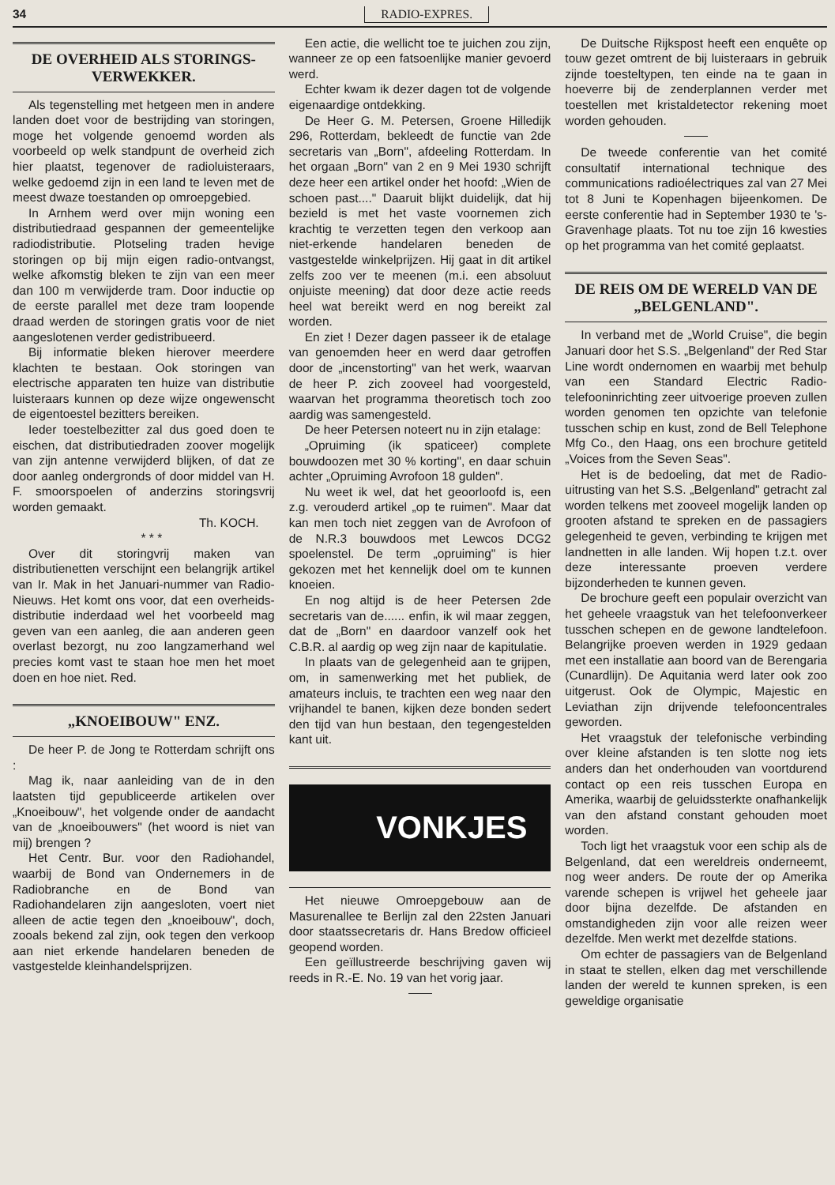34 RADIO-EXPRES.
DE OVERHEID ALS STORINGS-VERWEKKER.
Als tegenstelling met hetgeen men in andere landen doet voor de bestrijding van storingen, moge het volgende genoemd worden als voorbeeld op welk standpunt de overheid zich hier plaatst, tegenover de radioluisteraars, welke gedoemd zijn in een land te leven met de meest dwaze toestanden op omroepgebied.
In Arnhem werd over mijn woning een distributiedraad gespannen der gemeentelijke radiodistributie. Plotseling traden hevige storingen op bij mijn eigen radio-ontvangst, welke afkomstig bleken te zijn van een meer dan 100 m verwijderde tram. Door inductie op de eerste parallel met deze tram loopende draad werden de storingen gratis voor de niet aangeslotenen verder gedistribueerd.
Bij informatie bleken hierover meerdere klachten te bestaan. Ook storingen van electrische apparaten ten huize van distributie luisteraars kunnen op deze wijze ongewenscht de eigentoestel bezitters bereiken.
Ieder toestelbezitter zal dus goed doen te eischen, dat distributiedraden zoover mogelijk van zijn antenne verwijderd blijken, of dat ze door aanleg ondergronds of door middel van H. F. smoorspoelen of anderzins storingsvrij worden gemaakt.
Th. KOCH.
* * *
Over dit storingvrij maken van distributienetten verschijnt een belangrijk artikel van Ir. Mak in het Januari-nummer van Radio-Nieuws. Het komt ons voor, dat een overheids-distributie inderdaad wel het voorbeeld mag geven van een aanleg, die aan anderen geen overlast bezorgt, nu zoo langzamerhand wel precies komt vast te staan hoe men het moet doen en hoe niet. Red.
„KNOEIBOUW" ENZ.
De heer P. de Jong te Rotterdam schrijft ons :
Mag ik, naar aanleiding van de in den laatsten tijd gepubliceerde artikelen over „Knoeibouw", het volgende onder de aandacht van de „knoeibouwers" (het woord is niet van mij) brengen ?
Het Centr. Bur. voor den Radiohandel, waarbij de Bond van Ondernemers in de Radiobranche en de Bond van Radiohandelaren zijn aangesloten, voert niet alleen de actie tegen den „knoeibouw", doch, zooals bekend zal zijn, ook tegen den verkoop aan niet erkende handelaren beneden de vastgestelde kleinhandelsprijzen.
Een actie, die wellicht toe te juichen zou zijn, wanneer ze op een fatsoenlijke manier gevoerd werd.
Echter kwam ik dezer dagen tot de volgende eigenaardige ontdekking.
De Heer G. M. Petersen, Groene Hilledijk 296, Rotterdam, bekleedt de functie van 2de secretaris van „Born", afdeeling Rotterdam. In het orgaan „Born" van 2 en 9 Mei 1930 schrijft deze heer een artikel onder het hoofd: „Wien de schoen past...." Daaruit blijkt duidelijk, dat hij bezield is met het vaste voornemen zich krachtig te verzetten tegen den verkoop aan niet-erkende handelaren beneden de vastgestelde winkelprijzen. Hij gaat in dit artikel zelfs zoo ver te meenen (m.i. een absoluut onjuiste meening) dat door deze actie reeds heel wat bereikt werd en nog bereikt zal worden.
En ziet ! Dezer dagen passeer ik de etalage van genoemden heer en werd daar getroffen door de „incenstorting" van het werk, waarvan de heer P. zich zooveel had voorgesteld, waarvan het programma theoretisch toch zoo aardig was samengesteld.
De heer Petersen noteert nu in zijn etalage:
„Opruiming (ik spaticeer) complete bouwdoozen met 30 % korting", en daar schuin achter „Opruiming Avrofoon 18 gulden".
Nu weet ik wel, dat het geoorloofd is, een z.g. verouderd artikel „op te ruimen". Maar dat kan men toch niet zeggen van de Avrofoon of de N.R.3 bouwdoos met Lewcos DCG2 spoelenstel. De term „opruiming" is hier gekozen met het kennelijk doel om te kunnen knoeien.
En nog altijd is de heer Petersen 2de secretaris van de...... enfin, ik wil maar zeggen, dat de „Born" en daardoor vanzelf ook het C.B.R. al aardig op weg zijn naar de kapitulatie.
In plaats van de gelegenheid aan te grijpen, om, in samenwerking met het publiek, de amateurs incluis, te trachten een weg naar den vrijhandel te banen, kijken deze bonden sedert den tijd van hun bestaan, den tegengestelden kant uit.
VONKJES
Het nieuwe Omroepgebouw aan de Masurenallee te Berlijn zal den 22sten Januari door staatssecretaris dr. Hans Bredow officieel geopend worden.
Een geïllustreerde beschrijving gaven wij reeds in R.-E. No. 19 van het vorig jaar.
De Duitsche Rijkspost heeft een enquête op touw gezet omtrent de bij luisteraars in gebruik zijnde toesteltypen, ten einde na te gaan in hoeverre bij de zenderplannen verder met toestellen met kristaldetector rekening moet worden gehouden.
De tweede conferentie van het comité consultatif international technique des communications radioélectriques zal van 27 Mei tot 8 Juni te Kopenhagen bijeenkomen. De eerste conferentie had in September 1930 te 's-Gravenhage plaats. Tot nu toe zijn 16 kwesties op het programma van het comité geplaatst.
DE REIS OM DE WERELD VAN DE „BELGENLAND".
In verband met de „World Cruise", die begin Januari door het S.S. „Belgenland" der Red Star Line wordt ondernomen en waarbij met behulp van een Standard Electric Radio-telefooninrichting zeer uitvoerige proeven zullen worden genomen ten opzichte van telefonie tusschen schip en kust, zond de Bell Telephone Mfg Co., den Haag, ons een brochure getiteld „Voices from the Seven Seas".
Het is de bedoeling, dat met de Radio-uitrusting van het S.S. „Belgenland" getracht zal worden telkens met zooveel mogelijk landen op grooten afstand te spreken en de passagiers gelegenheid te geven, verbinding te krijgen met landnetten in alle landen. Wij hopen t.z.t. over deze interessante proeven verdere bijzonderheden te kunnen geven.
De brochure geeft een populair overzicht van het geheele vraagstuk van het telefoonverkeer tusschen schepen en de gewone landtelefoon. Belangrijke proeven werden in 1929 gedaan met een installatie aan boord van de Berengaria (Cunardlijn). De Aquitania werd later ook zoo uitgerust. Ook de Olympic, Majestic en Leviathan zijn drijvende telefooncentrales geworden.
Het vraagstuk der telefonische verbinding over kleine afstanden is ten slotte nog iets anders dan het onderhouden van voortdurend contact op een reis tusschen Europa en Amerika, waarbij de geluidssterkte onafhankelijk van den afstand constant gehouden moet worden.
Toch ligt het vraagstuk voor een schip als de Belgenland, dat een wereldreis onderneemt, nog weer anders. De route der op Amerika varende schepen is vrijwel het geheele jaar door bijna dezelfde. De afstanden en omstandigheden zijn voor alle reizen weer dezelfde. Men werkt met dezelfde stations.
Om echter de passagiers van de Belgenland in staat te stellen, elken dag met verschillende landen der wereld te kunnen spreken, is een geweldige organisatie